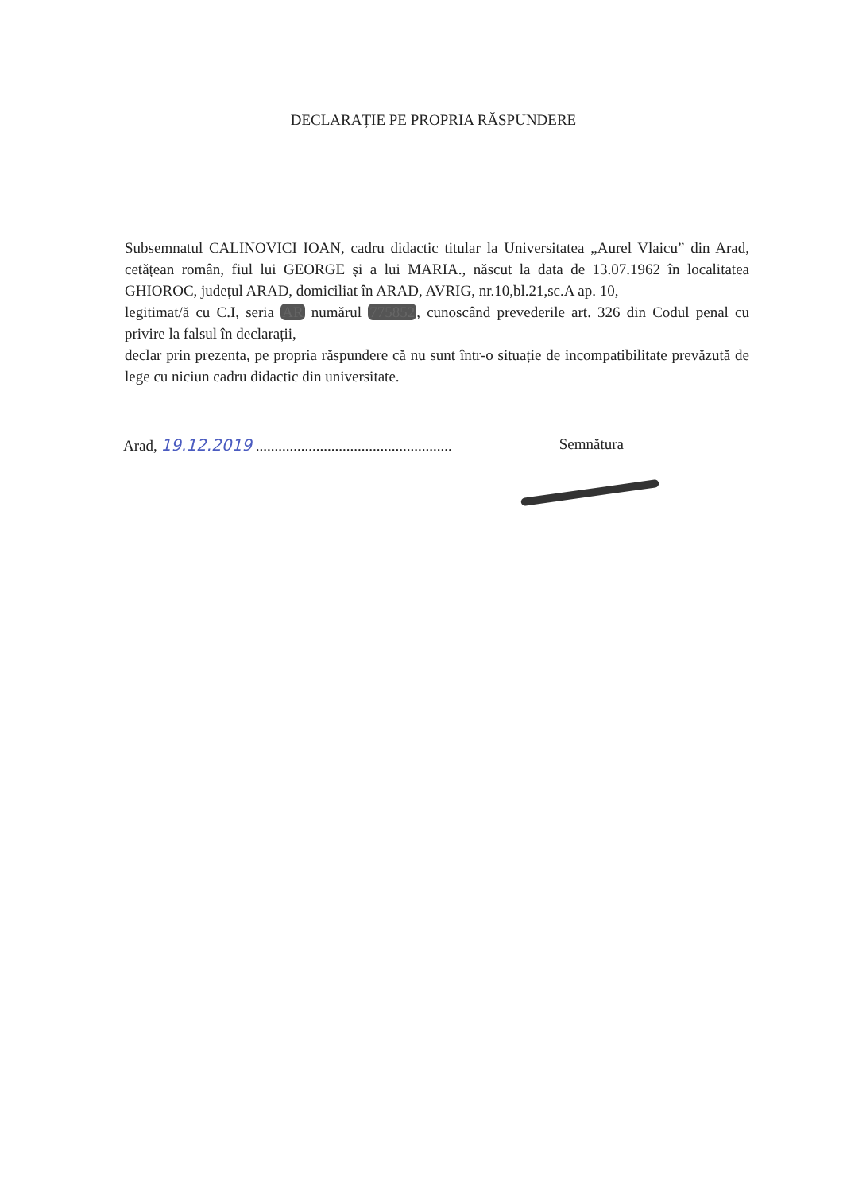DECLARAȚIE PE PROPRIA RĂSPUNDERE
Subsemnatul CALINOVICI IOAN, cadru didactic titular la Universitatea „Aurel Vlaicu” din Arad, cetățean român, fiul lui GEORGE și a lui MARIA., născut la data de 13.07.1962 în localitatea GHIOROC, județul ARAD, domiciliat în ARAD, AVRIG, nr.10,bl.21,sc.A ap. 10,
legitimat/ă cu C.I, seria AR numărul 775852, cunoscând prevederile art. 326 din Codul penal cu privire la falsul în declarații,
declar prin prezenta, pe propria răspundere că nu sunt într-o situație de incompatibilitate prevăzută de lege cu niciun cadru didactic din universitate.
Arad, 19.12.2019 ....................................................
Semnătura